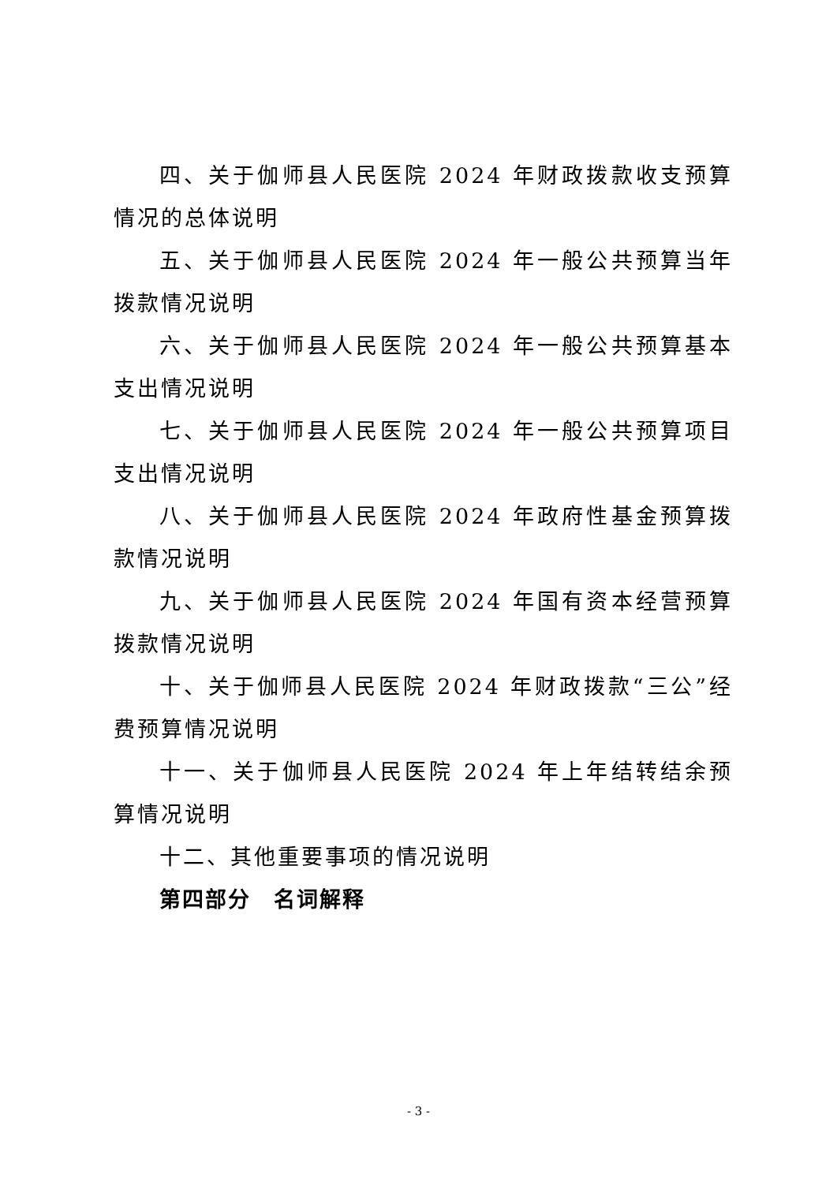四、关于伽师县人民医院 2024 年财政拨款收支预算情况的总体说明
五、关于伽师县人民医院 2024 年一般公共预算当年拨款情况说明
六、关于伽师县人民医院 2024 年一般公共预算基本支出情况说明
七、关于伽师县人民医院 2024 年一般公共预算项目支出情况说明
八、关于伽师县人民医院 2024 年政府性基金预算拨款情况说明
九、关于伽师县人民医院 2024 年国有资本经营预算拨款情况说明
十、关于伽师县人民医院 2024 年财政拨款“三公”经费预算情况说明
十一、关于伽师县人民医院 2024 年上年结转结余预算情况说明
十二、其他重要事项的情况说明
第四部分　名词解释
- 3 -